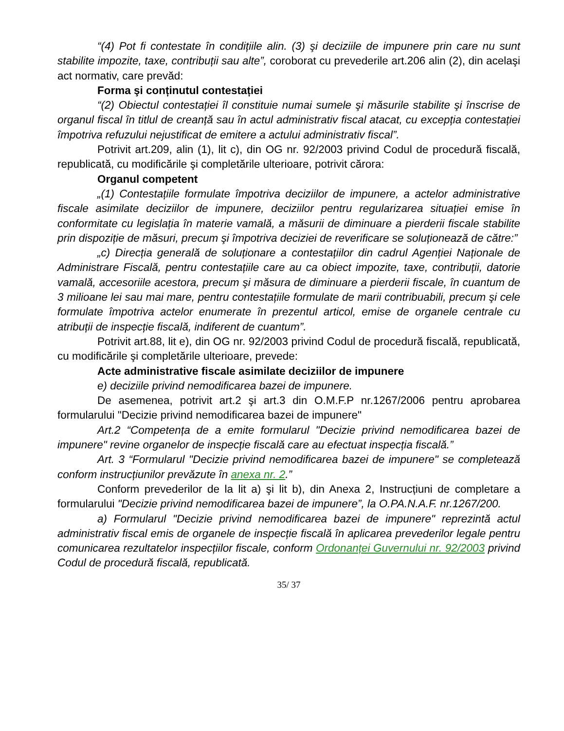“(4) Pot fi contestate în condițiile alin. (3) şi deciziile de impunere prin care nu sunt stabilite impozite, taxe, contribuții sau alte”, coroborat cu prevederile art.206 alin (2), din acelaşi act normativ, care prevăd:
Forma şi conținutul contestației
“(2) Obiectul contestației îl constituie numai sumele şi măsurile stabilite şi înscrise de organul fiscal în titlul de creanță sau în actul administrativ fiscal atacat, cu excepția contestației împotriva refuzului nejustificat de emitere a actului administrativ fiscal”.
Potrivit art.209, alin (1), lit c), din OG nr. 92/2003 privind Codul de procedură fiscală, republicată, cu modificările şi completările ulterioare, potrivit cărora:
Organul competent
„(1) Contestațiile formulate împotriva deciziilor de impunere, a actelor administrative fiscale asimilate deciziilor de impunere, deciziilor pentru regularizarea situației emise în conformitate cu legislația în materie vamală, a măsurii de diminuare a pierderii fiscale stabilite prin dispoziție de măsuri, precum şi împotriva deciziei de reverificare se soluționează de către:”
„c) Direcția generală de soluționare a contestațiilor din cadrul Agenției Naționale de Administrare Fiscală, pentru contestațiile care au ca obiect impozite, taxe, contribuții, datorie vamală, accesoriile acestora, precum şi măsura de diminuare a pierderii fiscale, în cuantum de 3 milioane lei sau mai mare, pentru contestațiile formulate de marii contribuabili, precum şi cele formulate împotriva actelor enumerate în prezentul articol, emise de organele centrale cu atribuții de inspecție fiscală, indiferent de cuantum”.
Potrivit art.88, lit e), din OG nr. 92/2003 privind Codul de procedură fiscală, republicată, cu modificările şi completările ulterioare, prevede:
Acte administrative fiscale asimilate deciziilor de impunere
e) deciziile privind nemodificarea bazei de impunere.
De asemenea, potrivit art.2 şi art.3 din O.M.F.P nr.1267/2006 pentru aprobarea formularului "Decizie privind nemodificarea bazei de impunere"
Art.2 “Competența de a emite formularul "Decizie privind nemodificarea bazei de impunere" revine organelor de inspecție fiscală care au efectuat inspecția fiscală.”
Art. 3 “Formularul "Decizie privind nemodificarea bazei de impunere" se completează conform instrucțiunilor prevăzute în anexa nr. 2.”
Conform prevederilor de la lit a) şi lit b), din Anexa 2, Instrucțiuni de completare a formularului "Decizie privind nemodificarea bazei de impunere”, la O.PA.N.A.F. nr.1267/200.
a) Formularul "Decizie privind nemodificarea bazei de impunere" reprezintă actul administrativ fiscal emis de organele de inspecție fiscală în aplicarea prevederilor legale pentru comunicarea rezultatelor inspecțiilor fiscale, conform Ordonanței Guvernului nr. 92/2003 privind Codul de procedură fiscală, republicată.
35/ 37